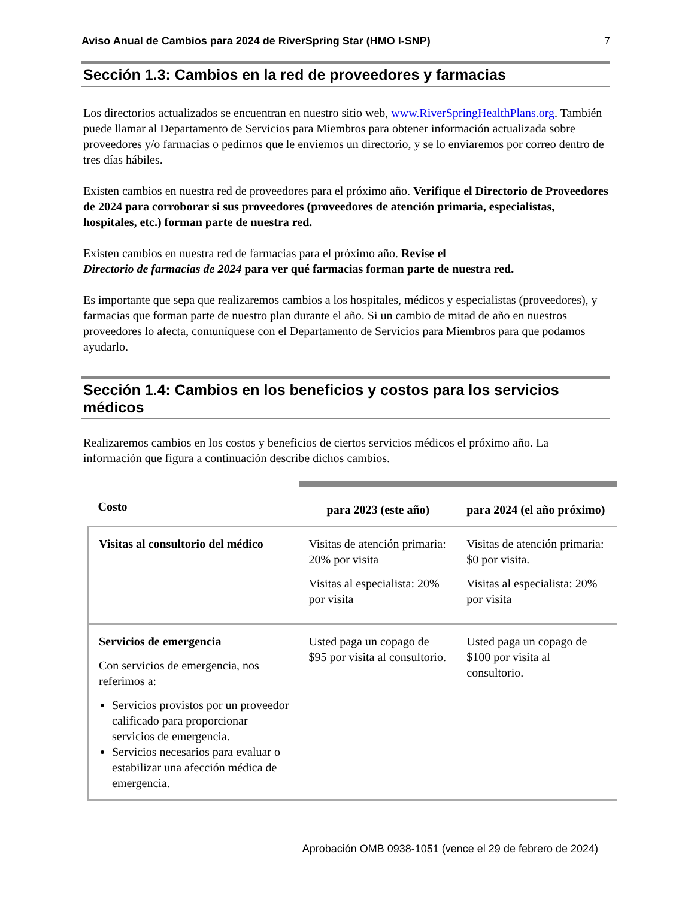Aviso Anual de Cambios para 2024 de RiverSpring Star (HMO I-SNP) 7
Sección 1.3: Cambios en la red de proveedores y farmacias
Los directorios actualizados se encuentran en nuestro sitio web, www.RiverSpringHealthPlans.org. También puede llamar al Departamento de Servicios para Miembros para obtener información actualizada sobre proveedores y/o farmacias o pedirnos que le enviemos un directorio, y se lo enviaremos por correo dentro de tres días hábiles.
Existen cambios en nuestra red de proveedores para el próximo año. Verifique el Directorio de Proveedores de 2024 para corroborar si sus proveedores (proveedores de atención primaria, especialistas, hospitales, etc.) forman parte de nuestra red.
Existen cambios en nuestra red de farmacias para el próximo año. Revise el
Directorio de farmacias de 2024 para ver qué farmacias forman parte de nuestra red.
Es importante que sepa que realizaremos cambios a los hospitales, médicos y especialistas (proveedores), y farmacias que forman parte de nuestro plan durante el año. Si un cambio de mitad de año en nuestros proveedores lo afecta, comuníquese con el Departamento de Servicios para Miembros para que podamos ayudarlo.
Sección 1.4: Cambios en los beneficios y costos para los servicios médicos
Realizaremos cambios en los costos y beneficios de ciertos servicios médicos el próximo año. La información que figura a continuación describe dichos cambios.
| Costo | para 2023 (este año) | para 2024 (el año próximo) |
| --- | --- | --- |
| Visitas al consultorio del médico | Visitas de atención primaria: 20% por visita Visitas al especialista: 20% por visita | Visitas de atención primaria: $0 por visita. Visitas al especialista: 20% por visita |
| Servicios de emergencia Con servicios de emergencia, nos referimos a: Servicios provistos por un proveedor calificado para proporcionar servicios de emergencia. Servicios necesarios para evaluar o estabilizar una afección médica de emergencia. | Usted paga un copago de $95 por visita al consultorio. | Usted paga un copago de $100 por visita al consultorio. |
Aprobación OMB 0938-1051 (vence el 29 de febrero de 2024)